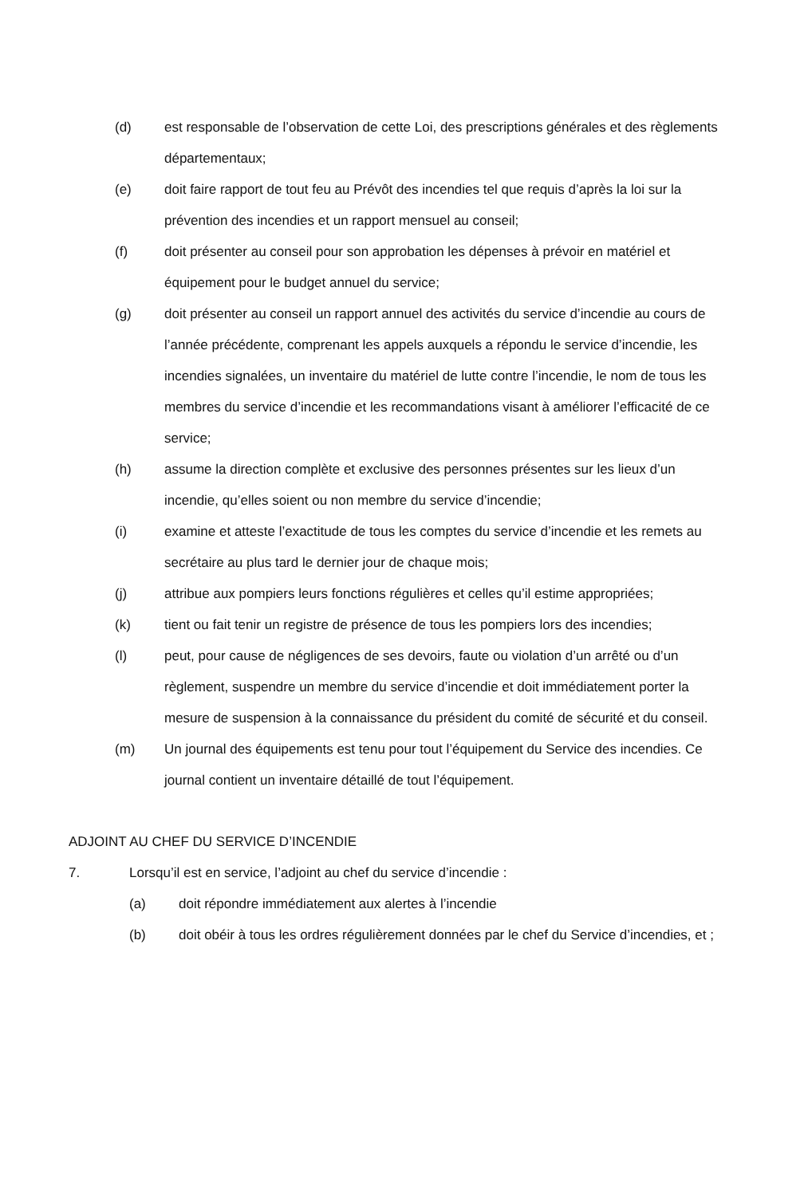(d) est responsable de l’observation de cette Loi, des prescriptions générales et des règlements départementaux;
(e) doit faire rapport de tout feu au Prévôt des incendies tel que requis d’après la loi sur la prévention des incendies et un rapport mensuel au conseil;
(f) doit présenter au conseil pour son approbation les dépenses à prévoir en matériel et équipement pour le budget annuel du service;
(g) doit présenter au conseil un rapport annuel des activités du service d’incendie au cours de l’année précédente, comprenant les appels auxquels a répondu le service d’incendie, les incendies signalées, un inventaire du matériel de lutte contre l’incendie, le nom de tous les membres du service d’incendie et les recommandations visant à améliorer l’efficacité de ce service;
(h) assume la direction complète et exclusive des personnes présentes sur les lieux d’un incendie, qu’elles soient ou non membre du service d’incendie;
(i) examine et atteste l’exactitude de tous les comptes du service d’incendie et les remets au secrétaire au plus tard le dernier jour de chaque mois;
(j) attribue aux pompiers leurs fonctions régulières et celles qu’il estime appropriées;
(k) tient ou fait tenir un registre de présence de tous les pompiers lors des incendies;
(l) peut, pour cause de négligences de ses devoirs, faute ou violation d’un arrêté ou d’un règlement, suspendre un membre du service d’incendie et doit immédiatement porter la mesure de suspension à la connaissance du président du comité de sécurité et du conseil.
(m) Un journal des équipements est tenu pour tout l’équipement du Service des incendies. Ce journal contient un inventaire détaillé de tout l’équipement.
ADJOINT AU CHEF DU SERVICE D’INCENDIE
7. Lorsqu’il est en service, l’adjoint au chef du service d’incendie :
(a) doit répondre immédiatement aux alertes à l’incendie
(b) doit obéir à tous les ordres régulièrement données par le chef du Service d’incendies, et ;